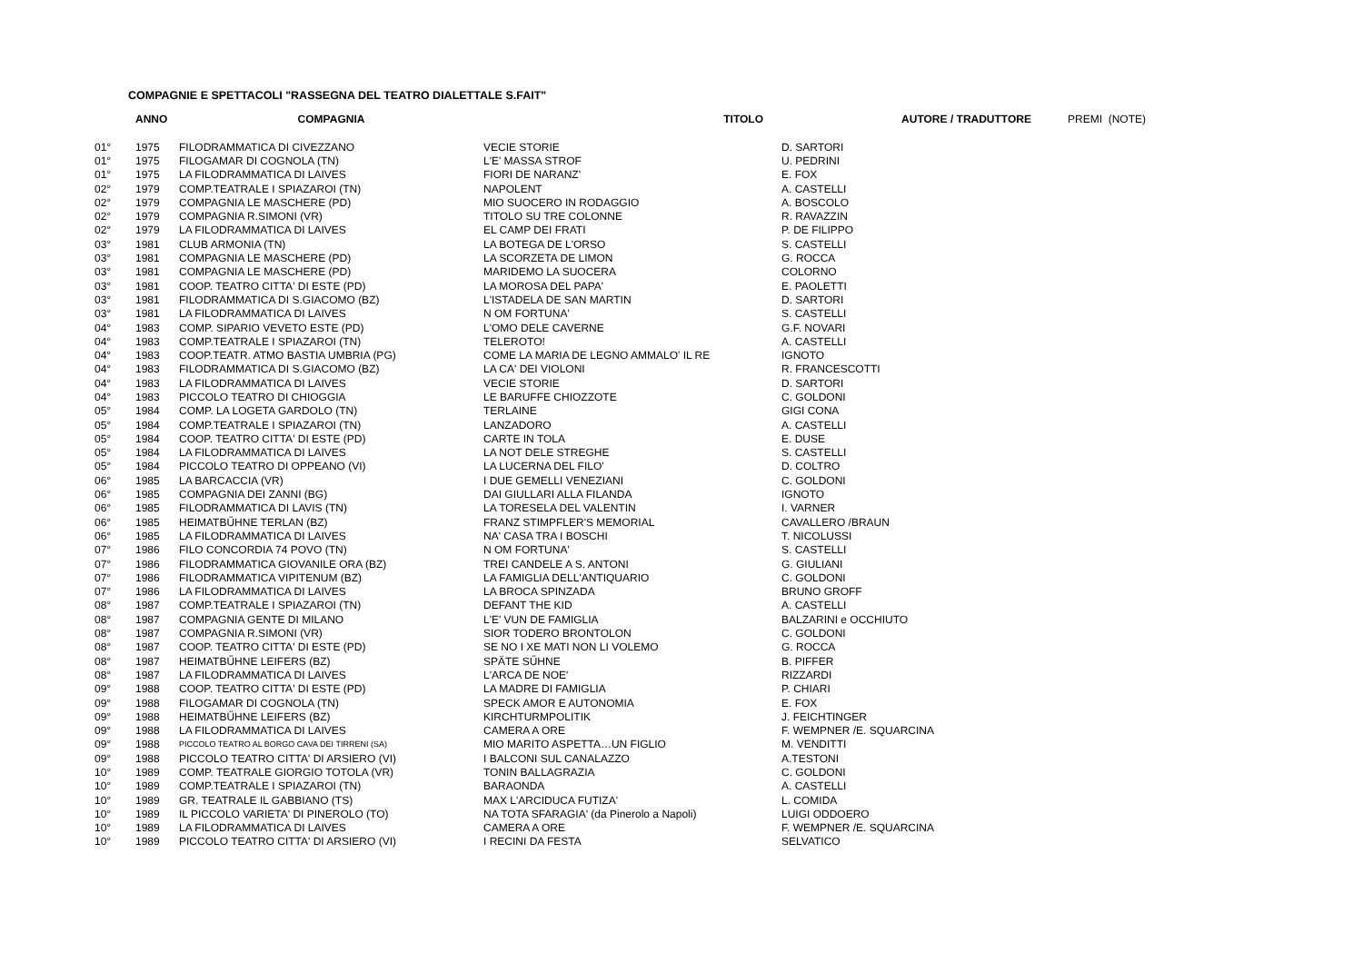COMPAGNIE E SPETTACOLI "RASSEGNA DEL TEATRO DIALETTALE S.FAIT"
| | ANNO | COMPAGNIA | TITOLO | AUTORE / TRADUTTORE | PREMI (NOTE) |
| --- | --- | --- | --- | --- | --- |
| 01° | 1975 | FILODRAMMATICA DI CIVEZZANO | VECIE STORIE | D. SARTORI | |
| 01° | 1975 | FILOGAMAR DI COGNOLA (TN) | L'E' MASSA STROF | U. PEDRINI | |
| 01° | 1975 | LA FILODRAMMATICA DI LAIVES | FIORI DE NARANZ' | E. FOX | |
| 02° | 1979 | COMP.TEATRALE I SPIAZAROI (TN) | NAPOLENT | A. CASTELLI | |
| 02° | 1979 | COMPAGNIA LE MASCHERE (PD) | MIO SUOCERO IN RODAGGIO | A. BOSCOLO | |
| 02° | 1979 | COMPAGNIA R.SIMONI (VR) | TITOLO SU TRE COLONNE | R. RAVAZZIN | |
| 02° | 1979 | LA FILODRAMMATICA DI LAIVES | EL CAMP DEI FRATI | P. DE FILIPPO | |
| 03° | 1981 | CLUB ARMONIA (TN) | LA BOTEGA DE L'ORSO | S. CASTELLI | |
| 03° | 1981 | COMPAGNIA LE MASCHERE (PD) | LA SCORZETA DE LIMON | G. ROCCA | |
| 03° | 1981 | COMPAGNIA LE MASCHERE (PD) | MARIDEMO LA SUOCERA | COLORNO | |
| 03° | 1981 | COOP. TEATRO CITTA' DI ESTE (PD) | LA MOROSA DEL PAPA' | E. PAOLETTI | |
| 03° | 1981 | FILODRAMMATICA DI S.GIACOMO (BZ) | L'ISTADELA DE SAN MARTIN | D. SARTORI | |
| 03° | 1981 | LA FILODRAMMATICA DI LAIVES | N OM FORTUNA' | S. CASTELLI | |
| 04° | 1983 | COMP. SIPARIO VEVETO ESTE (PD) | L'OMO DELE CAVERNE | G.F. NOVARI | |
| 04° | 1983 | COMP.TEATRALE I SPIAZAROI (TN) | TELEROTO! | A. CASTELLI | |
| 04° | 1983 | COOP.TEATR. ATMO BASTIA UMBRIA (PG) | COME LA MARIA DE LEGNO AMMALO' IL RE | IGNOTO | |
| 04° | 1983 | FILODRAMMATICA DI S.GIACOMO (BZ) | LA CA' DEI VIOLONI | R. FRANCESCOTTI | |
| 04° | 1983 | LA FILODRAMMATICA DI LAIVES | VECIE STORIE | D. SARTORI | |
| 04° | 1983 | PICCOLO TEATRO DI CHIOGGIA | LE BARUFFE CHIOZZOTE | C. GOLDONI | |
| 05° | 1984 | COMP. LA LOGETA GARDOLO (TN) | TERLAINE | GIGI CONA | |
| 05° | 1984 | COMP.TEATRALE I SPIAZAROI (TN) | LANZADORO | A. CASTELLI | |
| 05° | 1984 | COOP. TEATRO CITTA' DI ESTE (PD) | CARTE IN TOLA | E. DUSE | |
| 05° | 1984 | LA FILODRAMMATICA DI LAIVES | LA NOT DELE STREGHE | S. CASTELLI | |
| 05° | 1984 | PICCOLO TEATRO DI OPPEANO (VI) | LA LUCERNA DEL FILO' | D. COLTRO | |
| 06° | 1985 | LA BARCACCIA (VR) | I DUE GEMELLI VENEZIANI | C. GOLDONI | |
| 06° | 1985 | COMPAGNIA DEI ZANNI (BG) | DAI GIULLARI ALLA FILANDA | IGNOTO | |
| 06° | 1985 | FILODRAMMATICA DI LAVIS (TN) | LA TORESELA DEL VALENTIN | I. VARNER | |
| 06° | 1985 | HEIMATBŰHNE TERLAN (BZ) | FRANZ STIMPFLER'S MEMORIAL | CAVALLERO /BRAUN | |
| 06° | 1985 | LA FILODRAMMATICA DI LAIVES | NA' CASA TRA I BOSCHI | T. NICOLUSSI | |
| 07° | 1986 | FILO CONCORDIA 74 POVO (TN) | N OM FORTUNA' | S. CASTELLI | |
| 07° | 1986 | FILODRAMMATICA GIOVANILE ORA (BZ) | TREI CANDELE A S. ANTONI | G. GIULIANI | |
| 07° | 1986 | FILODRAMMATICA VIPITENUM (BZ) | LA FAMIGLIA DELL'ANTIQUARIO | C. GOLDONI | |
| 07° | 1986 | LA FILODRAMMATICA DI LAIVES | LA BROCA SPINZADA | BRUNO GROFF | |
| 08° | 1987 | COMP.TEATRALE I SPIAZAROI (TN) | DEFANT THE KID | A. CASTELLI | |
| 08° | 1987 | COMPAGNIA GENTE DI MILANO | L'E' VUN DE FAMIGLIA | BALZARINI e OCCHIUTO | |
| 08° | 1987 | COMPAGNIA R.SIMONI (VR) | SIOR TODERO BRONTOLON | C. GOLDONI | |
| 08° | 1987 | COOP. TEATRO CITTA' DI ESTE (PD) | SE NO I XE MATI NON LI VOLEMO | G. ROCCA | |
| 08° | 1987 | HEIMATBŰHNE LEIFERS (BZ) | SPÄTE SŰHNE | B. PIFFER | |
| 08° | 1987 | LA FILODRAMMATICA DI LAIVES | L'ARCA DE NOE' | RIZZARDI | |
| 09° | 1988 | COOP. TEATRO CITTA' DI ESTE (PD) | LA MADRE DI FAMIGLIA | P. CHIARI | |
| 09° | 1988 | FILOGAMAR DI COGNOLA (TN) | SPECK AMOR E AUTONOMIA | E. FOX | |
| 09° | 1988 | HEIMATBŰHNE LEIFERS (BZ) | KIRCHTURMPOLITIK | J. FEICHTINGER | |
| 09° | 1988 | LA FILODRAMMATICA DI LAIVES | CAMERA A ORE | F. WEMPNER /E. SQUARCINA | |
| 09° | 1988 | PICCOLO TEATRO AL BORGO CAVA DEI TIRRENI (SA) | MIO MARITO ASPETTA…UN FIGLIO | M. VENDITTI | |
| 09° | 1988 | PICCOLO TEATRO CITTA' DI ARSIERO (VI) | I BALCONI SUL CANALAZZO | A.TESTONI | |
| 10° | 1989 | COMP. TEATRALE GIORGIO TOTOLA (VR) | TONIN BALLAGRAZIA | C. GOLDONI | |
| 10° | 1989 | COMP.TEATRALE I SPIAZAROI (TN) | BARAONDA | A. CASTELLI | |
| 10° | 1989 | GR. TEATRALE IL GABBIANO (TS) | MAX L'ARCIDUCA FUTIZA' | L. COMIDA | |
| 10° | 1989 | IL PICCOLO VARIETA' DI PINEROLO (TO) | NA TOTA SFARAGIA' (da Pinerolo a Napoli) | LUIGI ODDOERO | |
| 10° | 1989 | LA FILODRAMMATICA DI LAIVES | CAMERA A ORE | F. WEMPNER /E. SQUARCINA | |
| 10° | 1989 | PICCOLO TEATRO CITTA' DI ARSIERO (VI) | I RECINI DA FESTA | SELVATICO | |